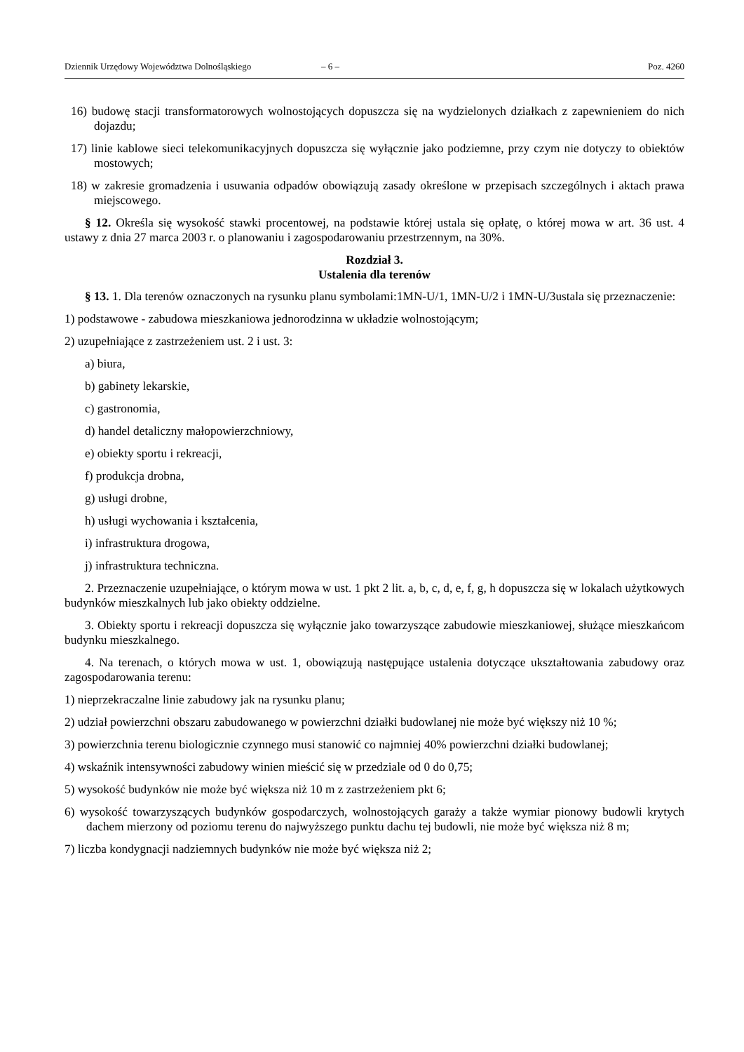Dziennik Urzędowy Województwa Dolnośląskiego – 6 – Poz. 4260
16) budowę stacji transformatorowych wolnostojących dopuszcza się na wydzielonych działkach z zapewnieniem do nich dojazdu;
17) linie kablowe sieci telekomunikacyjnych dopuszcza się wyłącznie jako podziemne, przy czym nie dotyczy to obiektów mostowych;
18) w zakresie gromadzenia i usuwania odpadów obowiązują zasady określone w przepisach szczególnych i aktach prawa miejscowego.
§ 12. Określa się wysokość stawki procentowej, na podstawie której ustala się opłatę, o której mowa w art. 36 ust. 4 ustawy z dnia 27 marca 2003 r. o planowaniu i zagospodarowaniu przestrzennym, na 30%.
Rozdział 3.
Ustalenia dla terenów
§ 13. 1. Dla terenów oznaczonych na rysunku planu symbolami:1MN-U/1, 1MN-U/2 i 1MN-U/3ustala się przeznaczenie:
1) podstawowe - zabudowa mieszkaniowa jednorodzinna w układzie wolnostojącym;
2) uzupełniające z zastrzeżeniem ust. 2 i ust. 3:
a) biura,
b) gabinety lekarskie,
c) gastronomia,
d) handel detaliczny małopowierzchniowy,
e) obiekty sportu i rekreacji,
f) produkcja drobna,
g) usługi drobne,
h) usługi wychowania i kształcenia,
i) infrastruktura drogowa,
j) infrastruktura techniczna.
2. Przeznaczenie uzupełniające, o którym mowa w ust. 1 pkt 2 lit. a, b, c, d, e, f, g, h dopuszcza się w lokalach użytkowych budynków mieszkalnych lub jako obiekty oddzielne.
3. Obiekty sportu i rekreacji dopuszcza się wyłącznie jako towarzyszące zabudowie mieszkaniowej, służące mieszkańcom budynku mieszkalnego.
4. Na terenach, o których mowa w ust. 1, obowiązują następujące ustalenia dotyczące ukształtowania zabudowy oraz zagospodarowania terenu:
1) nieprzekraczalne linie zabudowy jak na rysunku planu;
2) udział powierzchni obszaru zabudowanego w powierzchni działki budowlanej nie może być większy niż 10 %;
3) powierzchnia terenu biologicznie czynnego musi stanowić co najmniej 40% powierzchni działki budowlanej;
4) wskaźnik intensywności zabudowy winien mieścić się w przedziale od 0 do 0,75;
5) wysokość budynków nie może być większa niż 10 m z zastrzeżeniem pkt 6;
6) wysokość towarzyszących budynków gospodarczych, wolnostojących garaży a także wymiar pionowy budowli krytych dachem mierzony od poziomu terenu do najwyższego punktu dachu tej budowli, nie może być większa niż 8 m;
7) liczba kondygnacji nadziemnych budynków nie może być większa niż 2;